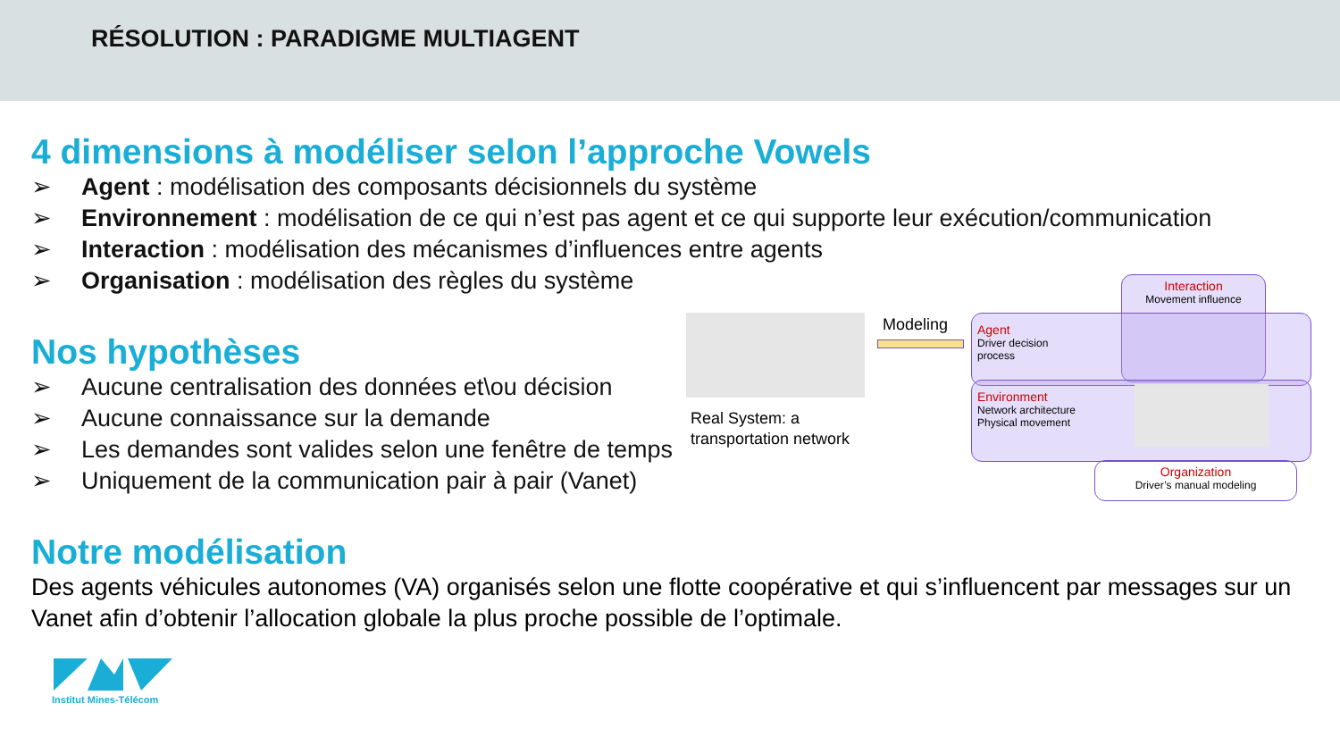RÉSOLUTION : PARADIGME MULTIAGENT
4 dimensions à modéliser selon l’approche Vowels
➢ Agent : modélisation des composants décisionnels du système
➢ Environnement : modélisation de ce qui n’est pas agent et ce qui supporte leur exécution/communication
➢ Interaction : modélisation des mécanismes d’influences entre agents
➢ Organisation : modélisation des règles du système
Nos hypothèses
➢ Aucune centralisation des données et\ou décision
➢ Aucune connaissance sur la demande
➢ Les demandes sont valides selon une fenêtre de temps
➢ Uniquement de la communication pair à pair (Vanet)
Notre modélisation
Des agents véhicules autonomes (VA) organisés selon une flotte coopérative et qui s’influencent par messages sur un Vanet afin d’obtenir l’allocation globale la plus proche possible de l’optimale.
Real System: a
transportation network
Modeling
Interaction
Movement influence
Agent
Driver decision
process
Environment
Network architecture
Physical movement
Organization
Driver’s manual modeling
Institut Mines-Télécom